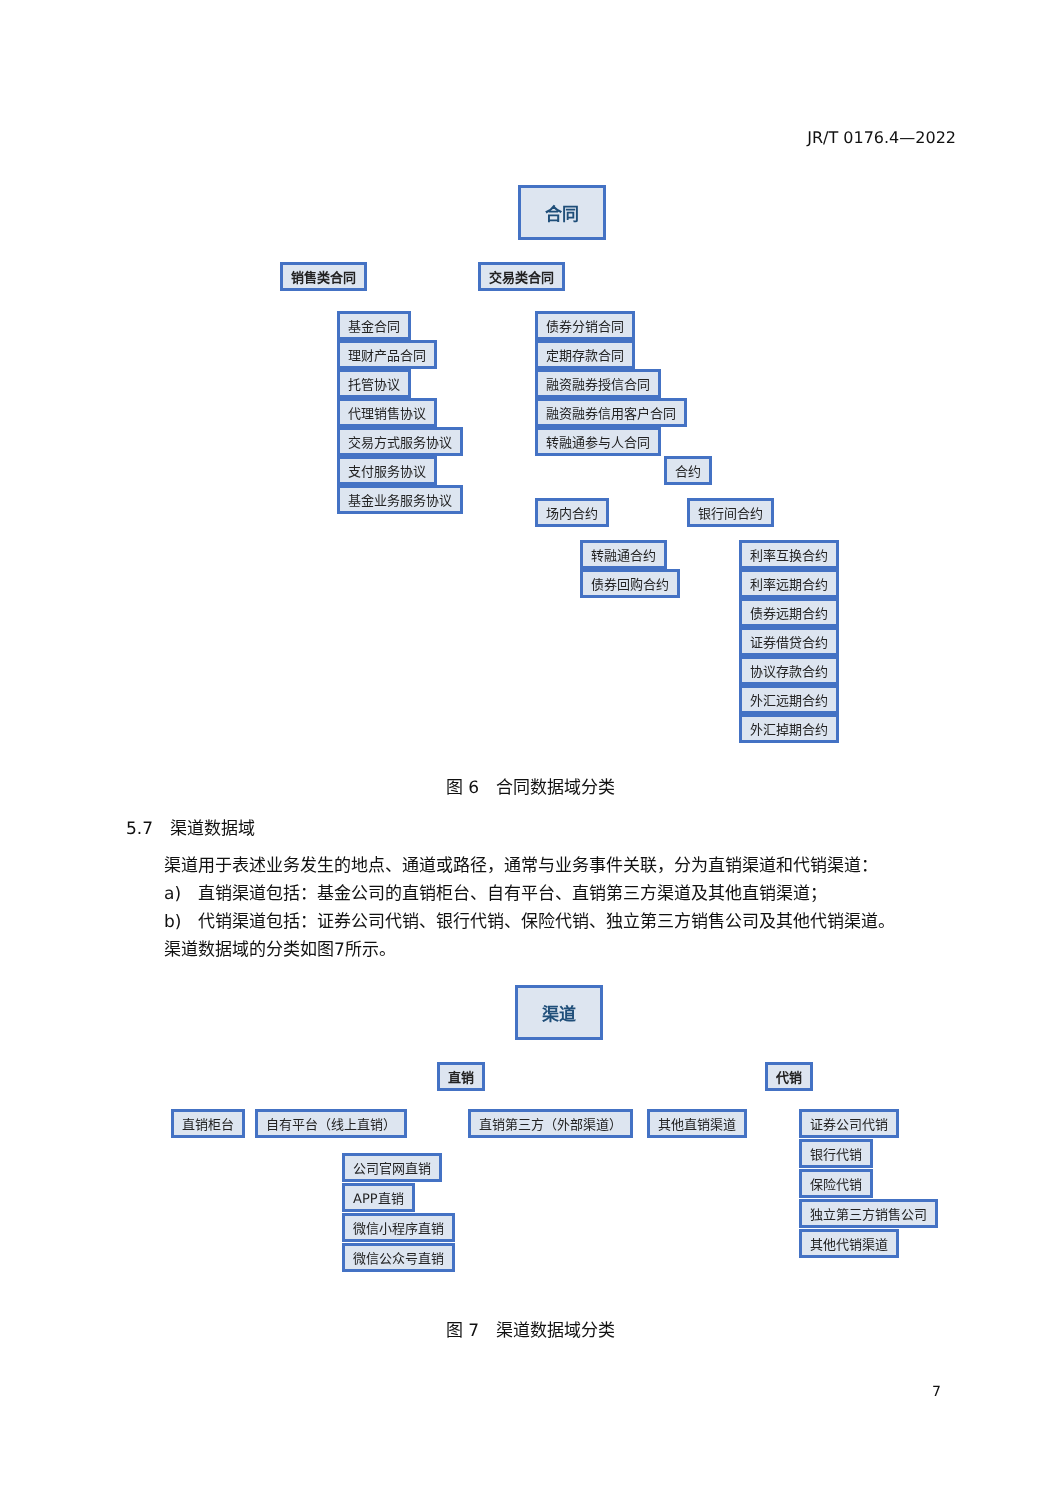JR/T 0176.4—2022
合同
销售类合同 交易类合同
基金合同
理财产品合同
托管协议
代理销售协议
交易方式服务协议
支付服务协议
基金业务服务协议
债券分销合同
定期存款合同
融资融券授信合同
融资融券信用客户合同
转融通参与人合同
合约
场内合约 银行间合约
转融通合约
债券回购合约
利率互换合约
利率远期合约
债券远期合约
证券借贷合约
协议存款合约
外汇远期合约
外汇掉期合约
图 6　合同数据域分类
5.7　渠道数据域
渠道用于表述业务发生的地点、通道或路径，通常与业务事件关联，分为直销渠道和代销渠道：
a)　直销渠道包括：基金公司的直销柜台、自有平台、直销第三方渠道及其他直销渠道；
b)　代销渠道包括：证券公司代销、银行代销、保险代销、独立第三方销售公司及其他代销渠道。
渠道数据域的分类如图7所示。
渠道
直销 代销
直销柜台 自有平台（线上直销） 直销第三方（外部渠道） 其他直销渠道
公司官网直销
APP直销
微信小程序直销
微信公众号直销
证券公司代销
银行代销
保险代销
独立第三方销售公司
其他代销渠道
图 7　渠道数据域分类
7